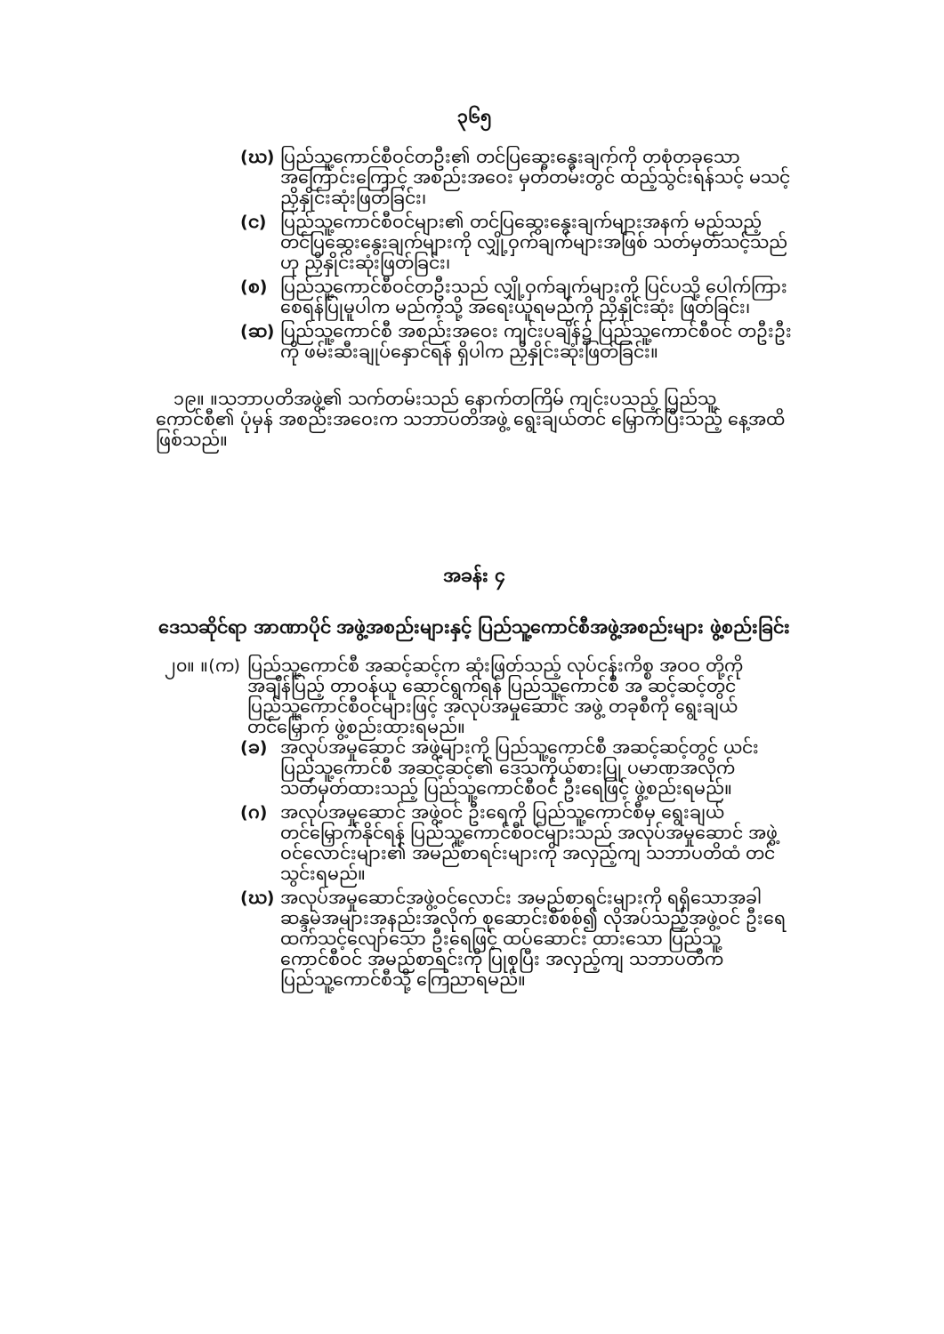၃၆၅
(ဃ) ပြည်သူ့ကောင်စီဝင်တဦး၏ တင်ပြဆွေးနွေးချက်ကို တစုံတခုသော အကြောင်းကြောင့် အစည်းအဝေး မှတ်တမ်းတွင် ထည့်သွင်းရန်သင့် မသင့် ညှိနှိုင်းဆုံးဖြတ်ခြင်း၊
(င) ပြည်သူ့ကောင်စီဝင်များ၏ တင်ပြဆွေးနွေးချက်များအနက် မည်သည့် တင်ပြဆွေးနွေးချက်များကို လျှို့ဝှက်ချက်များအဖြစ် သတ်မှတ်သင့်သည်ဟု ညှိနှိုင်းဆုံးဖြတ်ခြင်း၊
(စ) ပြည်သူ့ကောင်စီဝင်တဦးသည် လျှို့ဝှက်ချက်များကို ပြင်ပသို့ ပေါက်ကြားစေရန်ပြုမူပါက မည်ကဲ့သို့ အရေးယူရမည်ကို ညှိနှိုင်းဆုံး ဖြတ်ခြင်း၊
(ဆ) ပြည်သူ့ကောင်စီ အစည်းအဝေး ကျင်းပချိန်၌ ပြည်သူ့ကောင်စီဝင် တဦးဦးကို ဖမ်းဆီးချုပ်နှောင်ရန် ရှိပါက ညှိနှိုင်းဆုံးဖြတ်ခြင်း။
၁၉။ ။သဘာပတိအဖွဲ့၏ သက်တမ်းသည် နောက်တကြိမ် ကျင်းပသည့် ပြည်သူ့ ကောင်စီ၏ ပုံမှန် အစည်းအဝေးက သဘာပတိအဖွဲ့ ရွေးချယ်တင် မြှောက်ပြီးသည့် နေ့အထိဖြစ်သည်။
အခန်း ၄
ဒေသဆိုင်ရာ အာဏာပိုင် အဖွဲ့အစည်းများနှင့် ပြည်သူ့ကောင်စီအဖွဲ့အစည်းများ ဖွဲ့စည်းခြင်း
၂၀။ ။(က) ပြည်သူ့ကောင်စီ အဆင့်ဆင့်က ဆုံးဖြတ်သည့် လုပ်ငန်းကိစ္စ အဝဝ တို့ကို အချိန်ပြည့် တာဝန်ယူ ဆောင်ရွက်ရန် ပြည်သူ့ကောင်စီ အ ဆင့်ဆင့်တွင် ပြည်သူ့ကောင်စီဝင်များဖြင့် အလုပ်အမှုဆောင် အဖွဲ့ တခုစီကို ရွေးချယ်တင်မြှောက် ဖွဲ့စည်းထားရမည်။
(ခ) အလုပ်အမှုဆောင် အဖွဲ့များကို ပြည်သူ့ကောင်စီ အဆင့်ဆင့်တွင် ယင်းပြည်သူ့ကောင်စီ အဆင့်ဆင့်၏ ဒေသကိုယ်စားပြု ပမာဏအလိုက် သတ်မှတ်ထားသည့် ပြည်သူ့ကောင်စီဝင် ဦးရေဖြင့် ဖွဲ့စည်းရမည်။
(ဂ) အလုပ်အမှုဆောင် အဖွဲ့ဝင် ဦးရေကို ပြည်သူ့ကောင်စီမှ ရွေးချယ် တင်မြှောက်နိုင်ရန် ပြည်သူ့ကောင်စီဝင်များသည် အလုပ်အမှုဆောင် အဖွဲ့ဝင်လောင်းများ၏ အမည်စာရင်းများကို အလှည့်ကျ သဘာပတိထံ တင်သွင်းရမည်။
(ဃ) အလုပ်အမှုဆောင်အဖွဲ့ဝင်လောင်း အမည်စာရင်းများကို ရရှိသောအခါ ဆန္ဒမဲအများအနည်းအလိုက် စုဆောင်းစိစစ်၍ လိုအပ်သည့်အဖွဲ့ဝင် ဦးရေထက်သင့်လျော်သော ဦးရေဖြင့် ထပ်ဆောင်း ထားသော ပြည်သူ့ ကောင်စီဝင် အမည်စာရင်းကို ပြုစုပြီး အလှည့်ကျ သဘာပတိက ပြည်သူ့ကောင်စီသို့ ကြေညာရမည်။